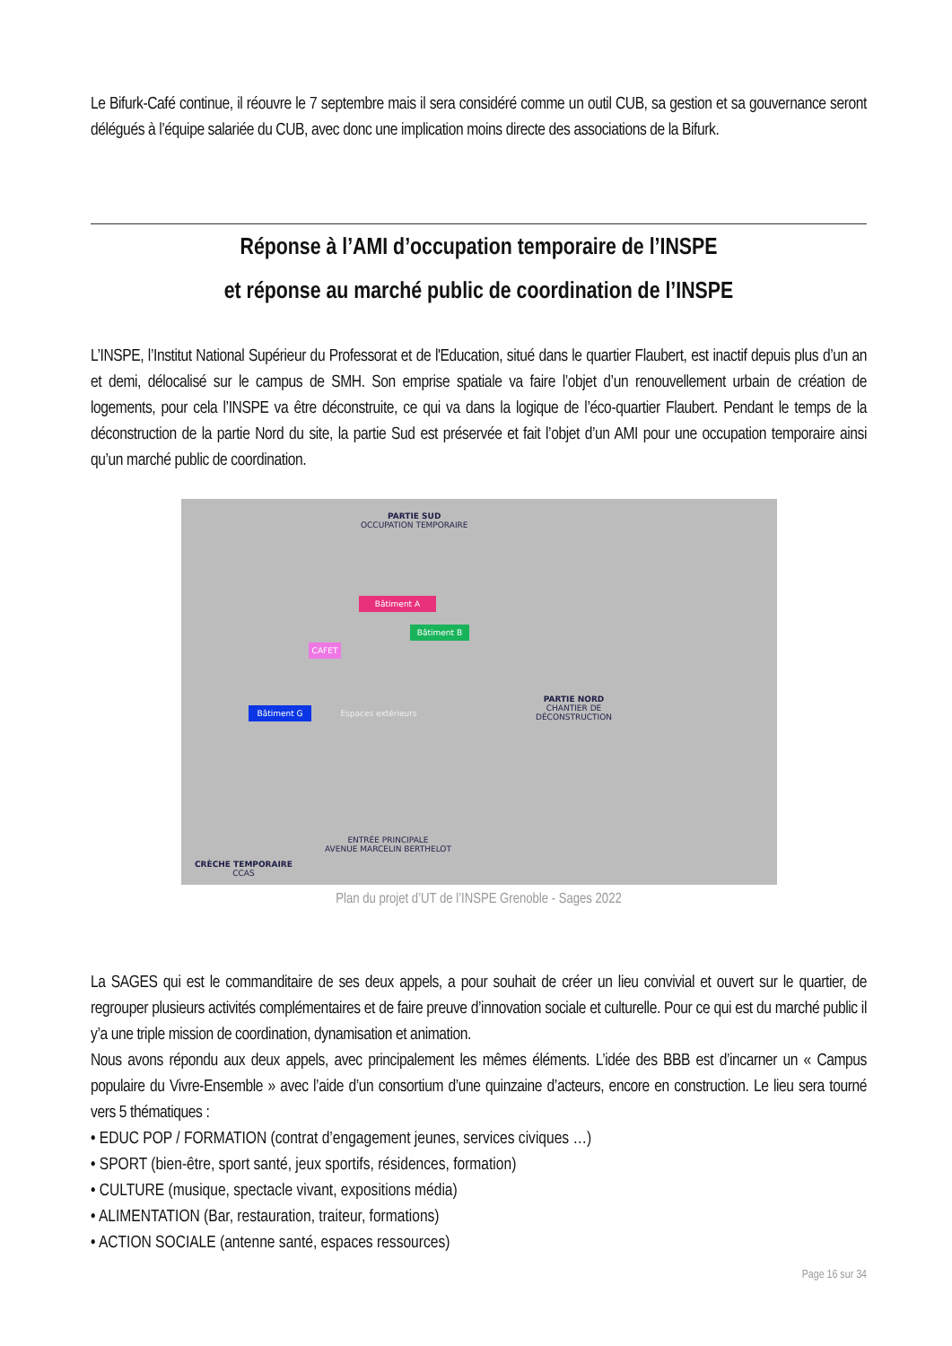Le Bifurk-Café continue, il réouvre le 7 septembre mais il sera considéré comme un outil CUB, sa gestion et sa gouvernance seront délégués à l’équipe salariée du CUB, avec donc une implication moins directe des associations de la Bifurk.
Réponse à l’AMI d’occupation temporaire de l’INSPE
et réponse au marché public de coordination de l’INSPE
L’INSPE, l’Institut National Supérieur du Professorat et de l'Education, situé dans le quartier Flaubert, est inactif depuis plus d’un an et demi, délocalisé sur le campus de SMH. Son emprise spatiale va faire l’objet d’un renouvellement urbain de création de logements, pour cela l’INSPE va être déconstruite, ce qui va dans la logique de l’éco-quartier Flaubert. Pendant le temps de la déconstruction de la partie Nord du site, la partie Sud est préservée et fait l’objet d’un AMI pour une occupation temporaire ainsi qu’un marché public de coordination.
PARTIE SUD
OCCUPATION TEMPORAIRE
Bâtiment A
Bâtiment B
CAFET
Bâtiment G
Espaces extérieurs
PARTIE NORD
CHANTIER DE
DÉCONSTRUCTION
ENTRÉE PRINCIPALE
AVENUE MARCELIN BERTHELOT
CRÈCHE TEMPORAIRE
CCAS
Plan du projet d’UT de l’INSPE Grenoble - Sages 2022
La SAGES qui est le commanditaire de ses deux appels, a pour souhait de créer un lieu convivial et ouvert sur le quartier, de regrouper plusieurs activités complémentaires et de faire preuve d’innovation sociale et culturelle. Pour ce qui est du marché public il y’a une triple mission de coordination, dynamisation et animation.
Nous avons répondu aux deux appels, avec principalement les mêmes éléments. L’idée des BBB est d’incarner un « Campus populaire du Vivre-Ensemble » avec l’aide d’un consortium d’une quinzaine d’acteurs, encore en construction. Le lieu sera tourné vers 5 thématiques :
• EDUC POP / FORMATION (contrat d’engagement jeunes, services civiques …)
• SPORT (bien-être, sport santé, jeux sportifs, résidences, formation)
• CULTURE (musique, spectacle vivant, expositions média)
• ALIMENTATION (Bar, restauration, traiteur, formations)
• ACTION SOCIALE (antenne santé, espaces ressources)
Page 16 sur 34